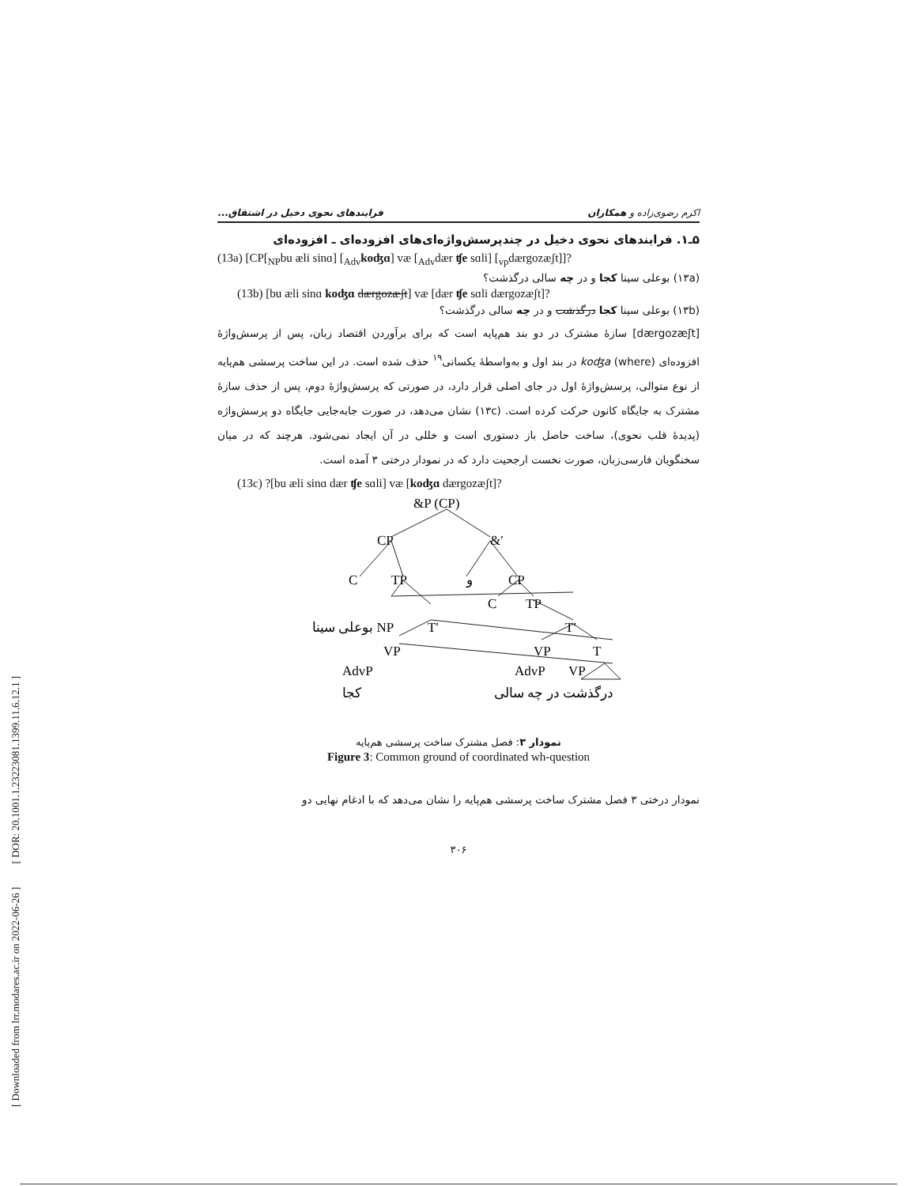[ Downloaded from lrr.modares.ac.ir on 2022-06-26 ] [ DOR: 20.1001.1.23223081.1399.11.6.12.1 ]
اکرم رضوی‌زاده و همکاران فرایندهای نحوی دخیل در اشتقاق...
۵ـ۱. فرایندهای نحوی دخیل در چندپرسش‌واژه‌ای‌های افزوده‌ای ـ افزوده‌ای
(13a) [CP[<sub>NP</sub>bu æli sinɑ] [<sub>Adv</sub>koʤɑ] væ [<sub>Adv</sub>dær ʧe sɑli] [<sub>vp</sub>dærgozæʃt]]?
(۱۳a) بوعلی سینا کجا و در چه سالی درگذشت؟
(13b) [bu æli sinɑ koʤɑ dærgozæʃt] væ [dær ʧe sɑli dærgozæʃt]?
(۱۳b) بوعلی سینا کجا درگذشت و در چه سالی درگذشت؟
[dærgozæʃt] سازهٔ مشترک در دو بند هم‌پایه است که برای برآوردن اقتصاد زبان، پس از پرسش‌واژهٔ افزوده‌ای koʤa (where) در بند اول و به‌واسطهٔ یکسانی<sup>۱۹</sup> حذف شده است. در این ساخت پرسشی هم‌پایه از نوع متوالی، پرسش‌واژهٔ اول در جای اصلی قرار دارد، در صورتی که پرسش‌واژهٔ دوم، پس از حذف سازهٔ مشترک به جایگاه کانون حرکت کرده است. (۱۳c) نشان می‌دهد، در صورت جابه‌جایی جایگاه دو پرسش‌واژه (پدیدهٔ قلب نحوی)، ساخت حاصل باز دستوری است و خللی در آن ایجاد نمی‌شود. هرچند که در میان سخنگویان فارسی‌زبان، صورت نخست ارجحیت دارد که در نمودار درختی ۳ آمده است.
(13c) ?[bu æli sinɑ dær ʧe sɑli] væ [koʤɑ dærgozæʃt]?
&P (CP)
CP
&′
C
TP
و
CP
C
TP
بوعلی سینا NP
T′
T′
VP
VP
T
AdvP
AdvP
VP
کجا
درگذشت در چه سالی
نمودار ۳: فصل مشترک ساخت پرسشی هم‌پایه
Figure 3: Common ground of coordinated wh-question
نمودار درختی ۳ فصل مشترک ساخت پرسشی هم‌پایه را نشان می‌دهد که با ادغام نهایی دو
۳۰۶